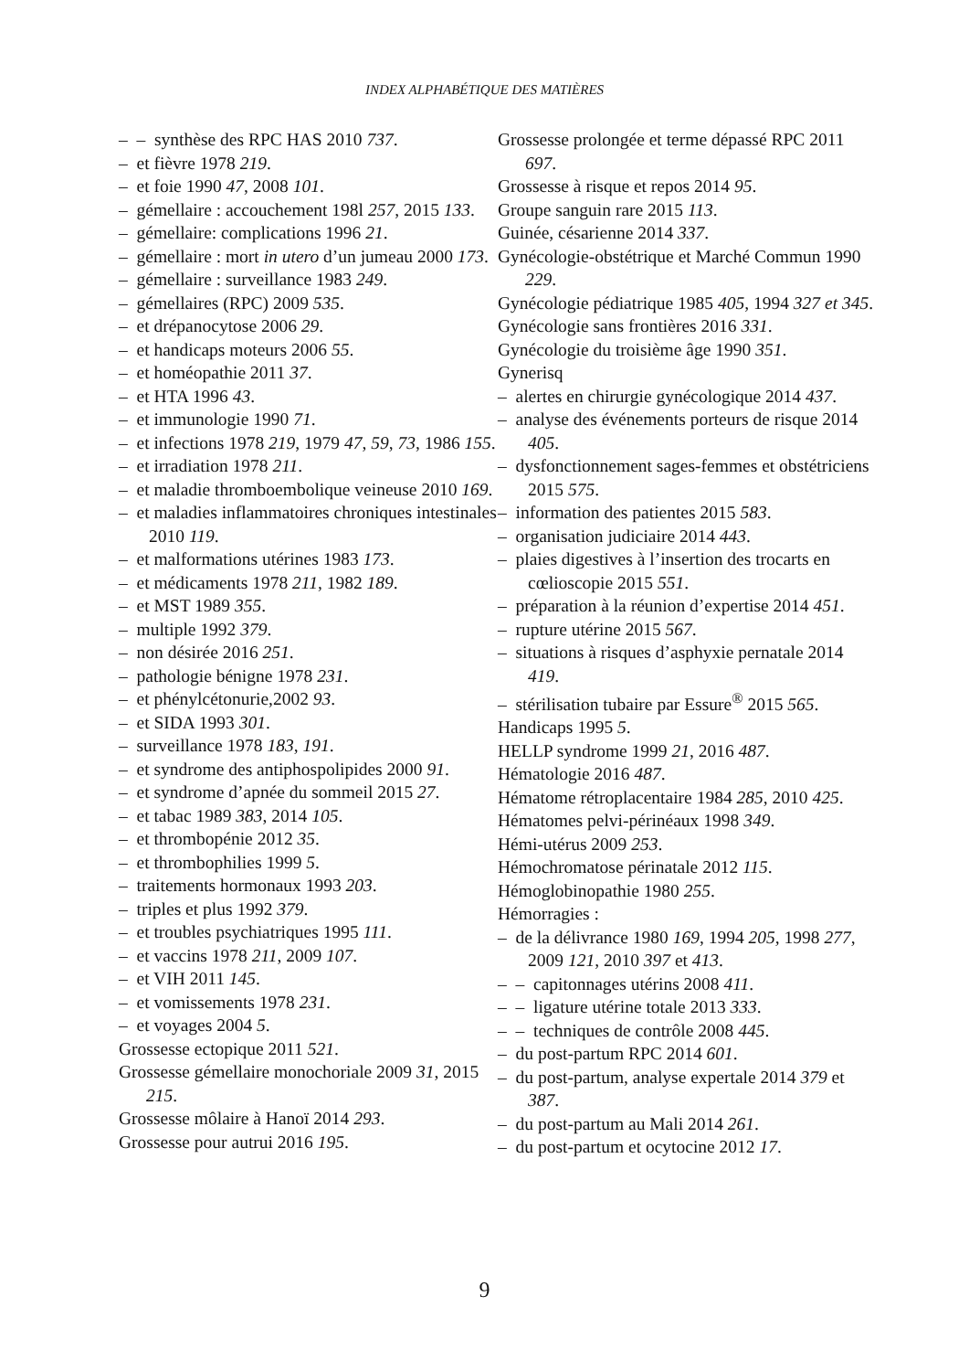INDEX ALPHABÉTIQUE DES MATIÈRES
– – synthèse des RPC HAS 2010 737.
– et fièvre 1978 219.
– et foie 1990 47, 2008 101.
– gémellaire : accouchement 198l 257, 2015 133.
– gémellaire: complications 1996 21.
– gémellaire : mort in utero d’un jumeau 2000 173.
– gémellaire : surveillance 1983 249.
– gémellaires (RPC) 2009 535.
– et drépanocytose 2006 29.
– et handicaps moteurs 2006 55.
– et homéopathie 2011 37.
– et HTA 1996 43.
– et immunologie 1990 71.
– et infections 1978 219, 1979 47, 59, 73, 1986 155.
– et irradiation 1978 211.
– et maladie thromboembolique veineuse 2010 169.
– et maladies inflammatoires chroniques intestinales 2010 119.
– et malformations utérines 1983 173.
– et médicaments 1978 211, 1982 189.
– et MST 1989 355.
– multiple 1992 379.
– non désirée 2016 251.
– pathologie bénigne 1978 231.
– et phénylcétonurie,2002 93.
– et SIDA 1993 301.
– surveillance 1978 183, 191.
– et syndrome des antiphospolipides 2000 91.
– et syndrome d’apnée du sommeil 2015 27.
– et tabac 1989 383, 2014 105.
– et thrombopénie 2012 35.
– et thrombophilies 1999 5.
– traitements hormonaux 1993 203.
– triples et plus 1992 379.
– et troubles psychiatriques 1995 111.
– et vaccins 1978 211, 2009 107.
– et VIH 2011 145.
– et vomissements 1978 231.
– et voyages 2004 5.
Grossesse ectopique 2011 521.
Grossesse gémellaire monochoriale 2009 31, 2015 215.
Grossesse môlaire à Hanoï 2014 293.
Grossesse pour autrui 2016 195.
Grossesse prolongée et terme dépassé RPC 2011 697.
Grossesse à risque et repos 2014 95.
Groupe sanguin rare 2015 113.
Guinée, césarienne 2014 337.
Gynécologie-obstétrique et Marché Commun 1990 229.
Gynécologie pédiatrique 1985 405, 1994 327 et 345.
Gynécologie sans frontières 2016 331.
Gynécologie du troisième âge 1990 351.
Gynerisq
– alertes en chirurgie gynécologique 2014 437.
– analyse des événements porteurs de risque 2014 405.
– dysfonctionnement sages-femmes et obstétriciens 2015 575.
– information des patientes 2015 583.
– organisation judiciaire 2014 443.
– plaies digestives à l’insertion des trocarts en cœlioscopie 2015 551.
– préparation à la réunion d’expertise 2014 451.
– rupture utérine 2015 567.
– situations à risques d’asphyxie pernatale 2014 419.
– stérilisation tubaire par Essure<sup>®</sup> 2015 565.
Handicaps 1995 5.
HELLP syndrome 1999 21, 2016 487.
Hématologie 2016 487.
Hématome rétroplacentaire 1984 285, 2010 425.
Hématomes pelvi-périnéaux 1998 349.
Hémi-utérus 2009 253.
Hémochromatose périnatale 2012 115.
Hémoglobinopathie 1980 255.
Hémorragies :
– de la délivrance 1980 169, 1994 205, 1998 277, 2009 121, 2010 397 et 413.
– – capitonnages utérins 2008 411.
– – ligature utérine totale 2013 333.
– – techniques de contrôle 2008 445.
– du post-partum RPC 2014 601.
– du post-partum, analyse expertale 2014 379 et 387.
– du post-partum au Mali 2014 261.
– du post-partum et ocytocine 2012 17.
9